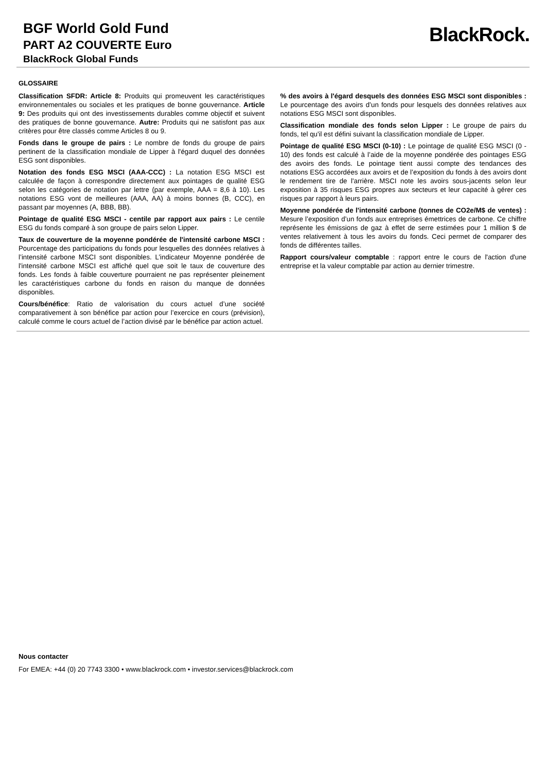BGF World Gold Fund
PART A2 COUVERTE Euro
BlackRock Global Funds
BlackRock.
GLOSSAIRE
Classification SFDR: Article 8: Produits qui promeuvent les caractéristiques environnementales ou sociales et les pratiques de bonne gouvernance. Article 9: Des produits qui ont des investissements durables comme objectif et suivent des pratiques de bonne gouvernance. Autre: Produits qui ne satisfont pas aux critères pour être classés comme Articles 8 ou 9.
Fonds dans le groupe de pairs : Le nombre de fonds du groupe de pairs pertinent de la classification mondiale de Lipper à l'égard duquel des données ESG sont disponibles.
Notation des fonds ESG MSCI (AAA-CCC) : La notation ESG MSCI est calculée de façon à correspondre directement aux pointages de qualité ESG selon les catégories de notation par lettre (par exemple, AAA = 8,6 à 10). Les notations ESG vont de meilleures (AAA, AA) à moins bonnes (B, CCC), en passant par moyennes (A, BBB, BB).
Pointage de qualité ESG MSCI - centile par rapport aux pairs : Le centile ESG du fonds comparé à son groupe de pairs selon Lipper.
Taux de couverture de la moyenne pondérée de l'intensité carbone MSCI : Pourcentage des participations du fonds pour lesquelles des données relatives à l’intensité carbone MSCI sont disponibles. L’indicateur Moyenne pondérée de l'intensité carbone MSCI est affiché quel que soit le taux de couverture des fonds. Les fonds à faible couverture pourraient ne pas représenter pleinement les caractéristiques carbone du fonds en raison du manque de données disponibles.
Cours/bénéfice: Ratio de valorisation du cours actuel d’une société comparativement à son bénéfice par action pour l’exercice en cours (prévision), calculé comme le cours actuel de l’action divisé par le bénéfice par action actuel.
% des avoirs à l'égard desquels des données ESG MSCI sont disponibles : Le pourcentage des avoirs d’un fonds pour lesquels des données relatives aux notations ESG MSCI sont disponibles.
Classification mondiale des fonds selon Lipper : Le groupe de pairs du fonds, tel qu'il est défini suivant la classification mondiale de Lipper.
Pointage de qualité ESG MSCI (0-10) : Le pointage de qualité ESG MSCI (0 - 10) des fonds est calculé à l’aide de la moyenne pondérée des pointages ESG des avoirs des fonds. Le pointage tient aussi compte des tendances des notations ESG accordées aux avoirs et de l’exposition du fonds à des avoirs dont le rendement tire de l'arrière. MSCI note les avoirs sous-jacents selon leur exposition à 35 risques ESG propres aux secteurs et leur capacité à gérer ces risques par rapport à leurs pairs.
Moyenne pondérée de l'intensité carbone (tonnes de CO2e/M$ de ventes) : Mesure l’exposition d’un fonds aux entreprises émettrices de carbone. Ce chiffre représente les émissions de gaz à effet de serre estimées pour 1 million $ de ventes relativement à tous les avoirs du fonds. Ceci permet de comparer des fonds de différentes tailles.
Rapport cours/valeur comptable : rapport entre le cours de l'action d'une entreprise et la valeur comptable par action au dernier trimestre.
Nous contacter
For EMEA: +44 (0) 20 7743 3300 • www.blackrock.com • investor.services@blackrock.com